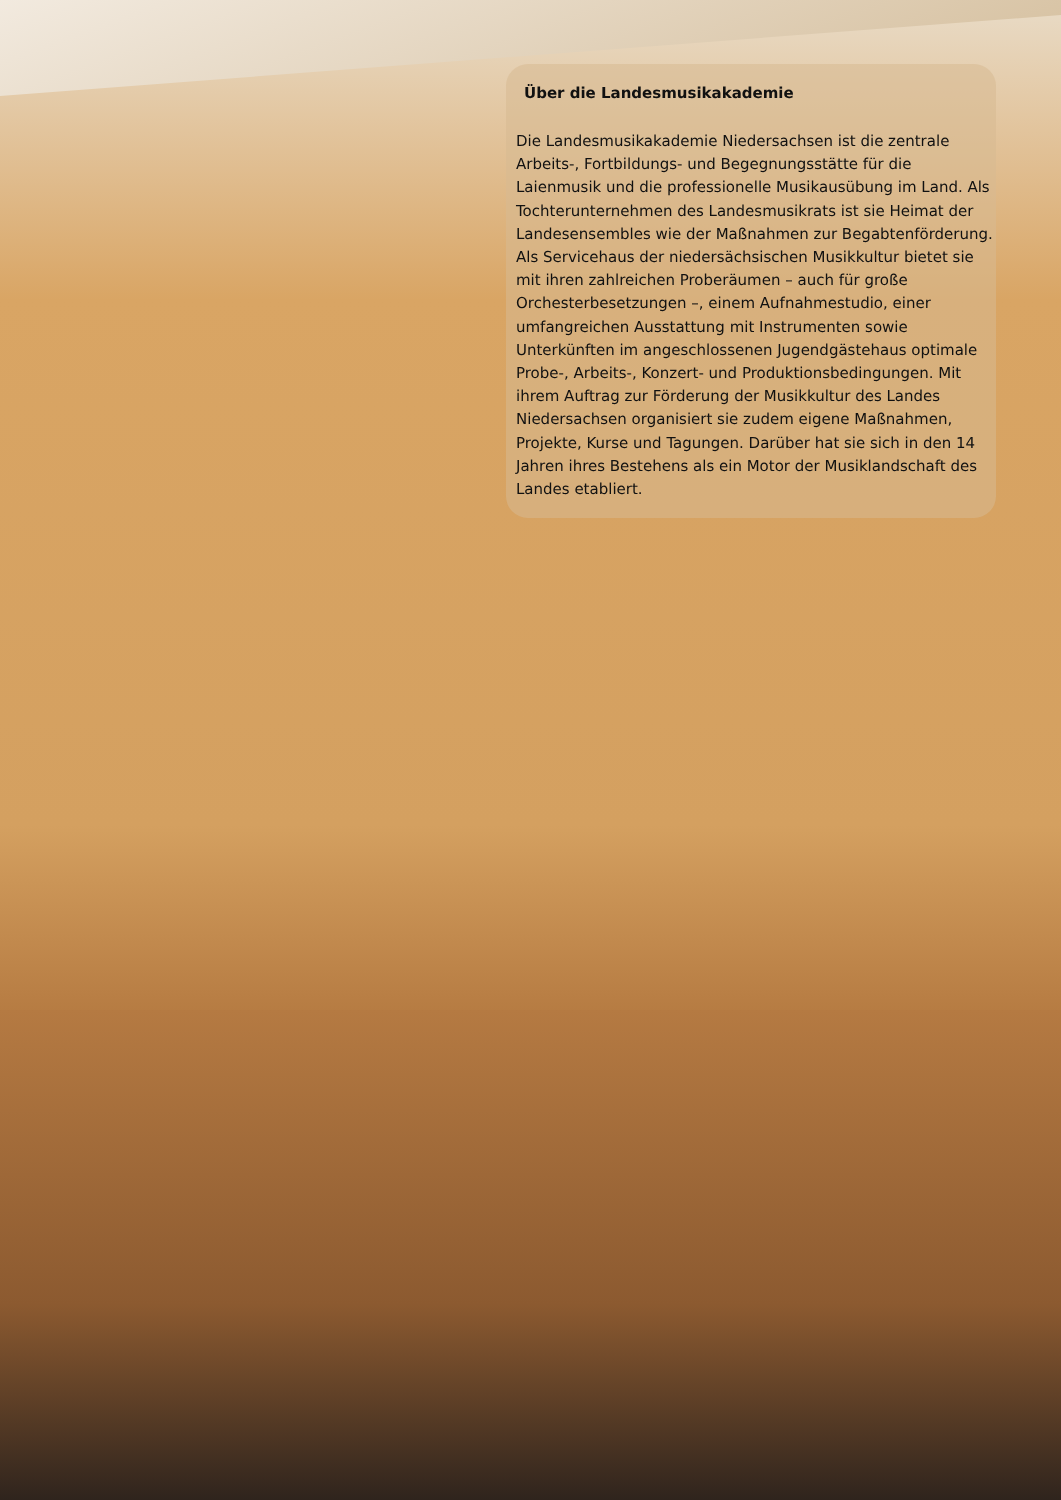Über die Landesmusikakademie
Die Landesmusikakademie Niedersachsen ist die zentrale Arbeits-, Fortbildungs- und Begegnungsstätte für die Laienmusik und die professionelle Musikausübung im Land. Als Tochterunternehmen des Landesmusikrats ist sie Heimat der Landesensembles wie der Maßnahmen zur Begabtenförderung. Als Servicehaus der niedersächsischen Musikkultur bietet sie mit ihren zahlreichen Proberäumen – auch für große Orchesterbesetzungen –, einem Aufnahmestudio, einer umfangreichen Ausstattung mit Instrumenten sowie Unterkünften im angeschlossenen Jugendgästehaus optimale Probe-, Arbeits-, Konzert- und Produktionsbedingungen. Mit ihrem Auftrag zur Förderung der Musikkultur des Landes Niedersachsen organisiert sie zudem eigene Maßnahmen, Projekte, Kurse und Tagungen. Darüber hat sie sich in den 14 Jahren ihres Bestehens als ein Motor der Musiklandschaft des Landes etabliert.